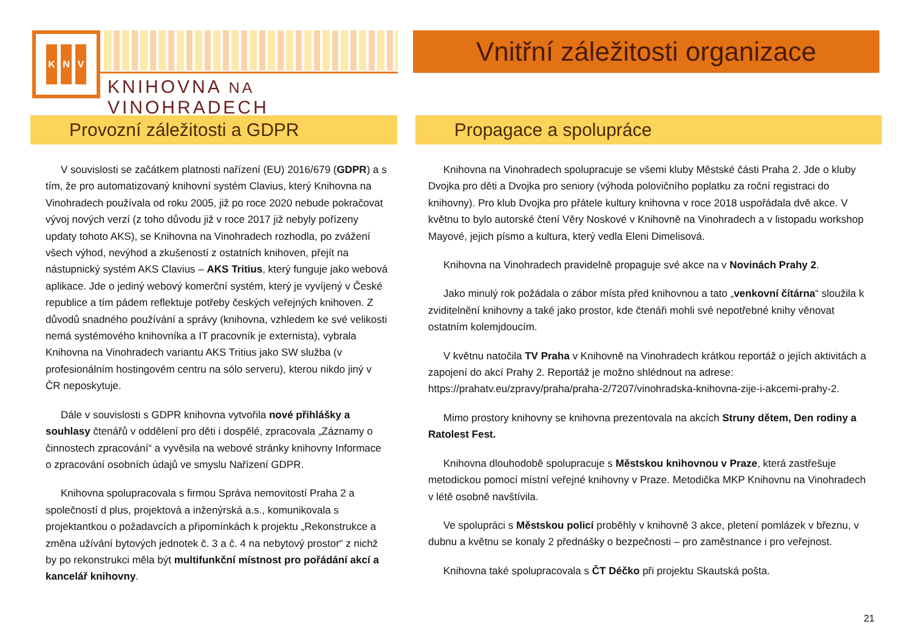K N V
KNIHOVNA NA VINOHRADECH
Vnitřní záležitosti organizace
Provozní záležitosti a GDPR
V souvislosti se začátkem platnosti nařízení (EU) 2016/679 (GDPR) a s tím, že pro automatizovaný knihovní systém Clavius, který Knihovna na Vinohradech používala od roku 2005, již po roce 2020 nebude pokračovat vývoj nových verzí (z toho důvodu již v roce 2017 již nebyly pořízeny updaty tohoto AKS), se Knihovna na Vinohradech rozhodla, po zvážení všech výhod, nevýhod a zkušeností z ostatních knihoven, přejít na nástupnický systém AKS Clavius – AKS Tritius, který funguje jako webová aplikace. Jde o jediný webový komerční systém, který je vyvíjený v České republice a tím pádem reflektuje potřeby českých veřejných knihoven. Z důvodů snadného používání a správy (knihovna, vzhledem ke své velikosti nemá systémového knihovníka a IT pracovník je externista), vybrala Knihovna na Vinohradech variantu AKS Tritius jako SW služba (v profesionálním hostingovém centru na sólo serveru), kterou nikdo jiný v ČR neposkytuje.
Dále v souvislosti s GDPR knihovna vytvořila nové přihlášky a souhlasy čtenářů v oddělení pro děti i dospělé, zpracovala „Záznamy o činnostech zpracování“ a vyvěsila na webové stránky knihovny Informace o zpracování osobních údajů ve smyslu Nařízení GDPR.
Knihovna spolupracovala s firmou Správa nemovitostí Praha 2 a společností d plus, projektová a inženýrská a.s., komunikovala s projektantkou o požadavcích a připomínkách k projektu „Rekonstrukce a změna užívání bytových jednotek č. 3 a č. 4 na nebytový prostor“ z nichž by po rekonstrukci měla být multifunkční místnost pro pořádání akcí a kancelář knihovny.
Propagace a spolupráce
Knihovna na Vinohradech spolupracuje se všemi kluby Městské části Praha 2. Jde o kluby Dvojka pro děti a Dvojka pro seniory (výhoda polovičního poplatku za roční registraci do knihovny). Pro klub Dvojka pro přátele kultury knihovna v roce 2018 uspořádala dvě akce. V květnu to bylo autorské čtení Věry Noskové v Knihovně na Vinohradech a v listopadu workshop Mayové, jejich písmo a kultura, který vedla Eleni Dimelisová.
Knihovna na Vinohradech pravidelně propaguje své akce na v Novinách Prahy 2.
Jako minulý rok požádala o zábor místa před knihovnou a tato „venkovní čítárna“ sloužila k zviditelnění knihovny a také jako prostor, kde čtenáři mohli své nepotřebné knihy věnovat ostatním kolemjdoucím.
V květnu natočila TV Praha v Knihovně na Vinohradech krátkou reportáž o jejích aktivitách a zapojení do akcí Prahy 2. Reportáž je možno shlédnout na adrese: https://prahatv.eu/zpravy/praha/praha-2/7207/vinohradska-knihovna-zije-i-akcemi-prahy-2.
Mimo prostory knihovny se knihovna prezentovala na akcích Struny dětem, Den rodiny a Ratolest Fest.
Knihovna dlouhodobě spolupracuje s Městskou knihovnou v Praze, která zastřešuje metodickou pomocí místní veřejné knihovny v Praze. Metodička MKP Knihovnu na Vinohradech v létě osobně navštívila.
Ve spolupráci s Městskou policí proběhly v knihovně 3 akce, pletení pomlázek v březnu, v dubnu a květnu se konaly 2 přednášky o bezpečnosti – pro zaměstnance i pro veřejnost.
Knihovna také spolupracovala s ČT Déčko při projektu Skautská pošta.
21